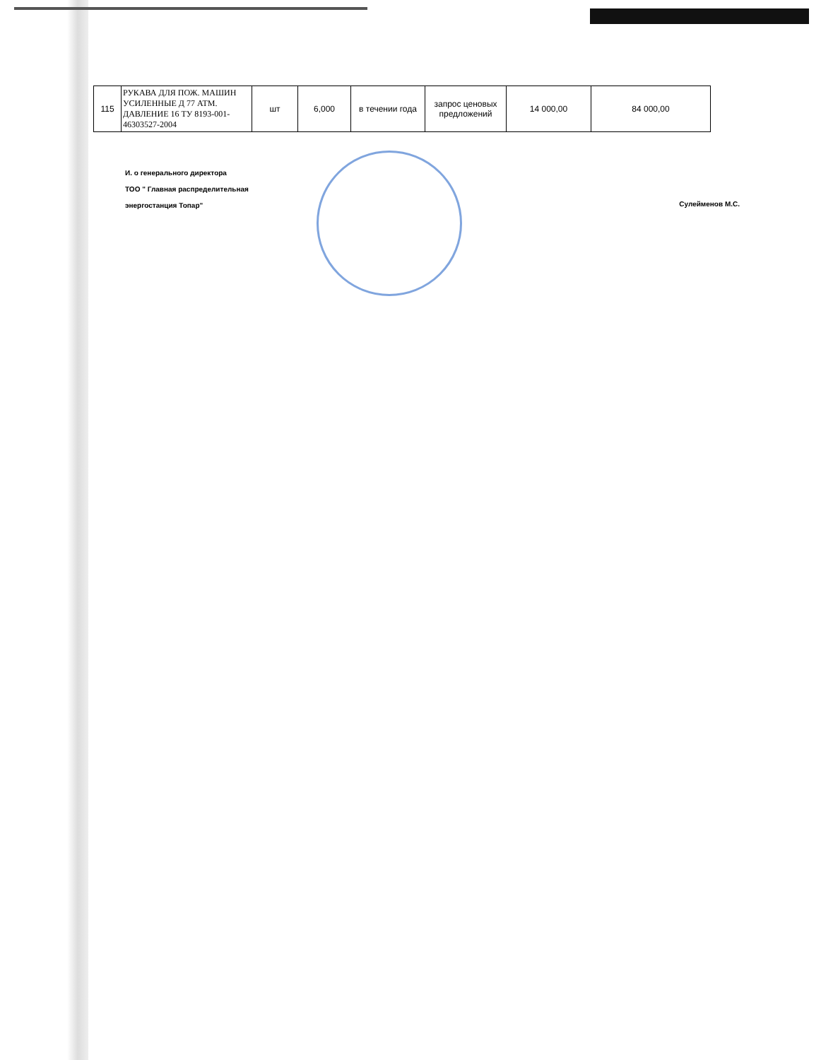| 115 | РУКАВА ДЛЯ ПОЖ. МАШИН УСИЛЕННЫЕ Д 77 АТМ. ДАВЛЕНИЕ 16 ТУ 8193-001-46303527-2004 | шт | 6,000 | в течении года | запрос ценовых предложений | 14 000,00 | 84 000,00 |
И. о генерального директора
ТОО " Главная распределительная
энергостанция Топар"
Сулейменов М.С.